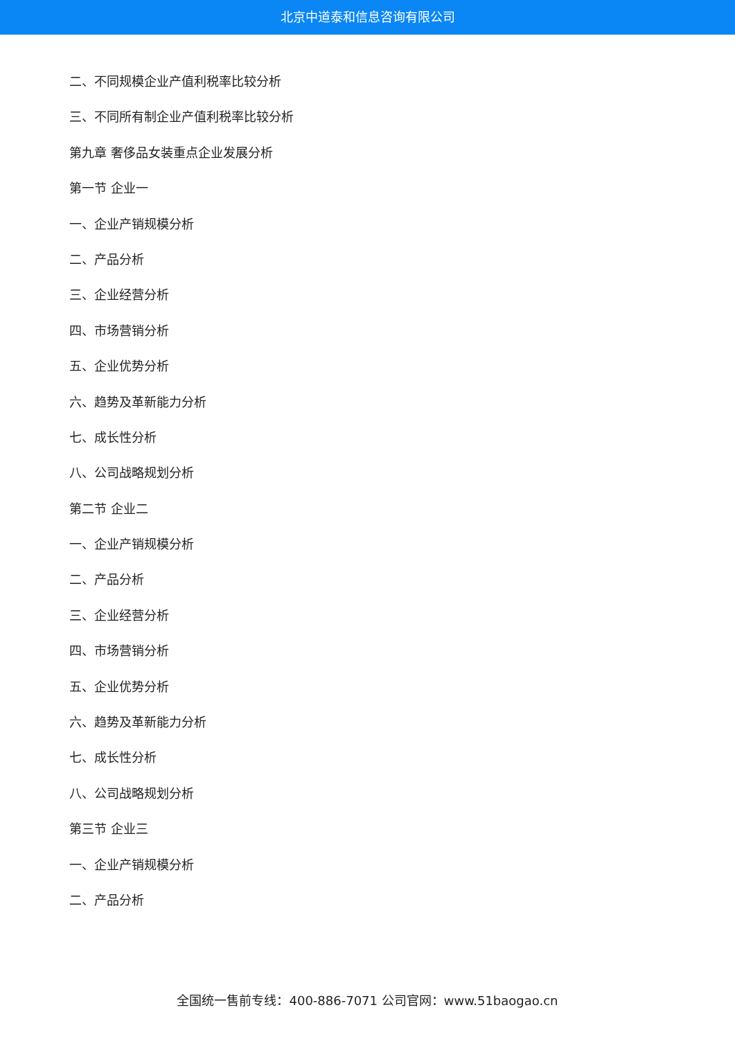北京中道泰和信息咨询有限公司
二、不同规模企业产值利税率比较分析
三、不同所有制企业产值利税率比较分析
第九章 奢侈品女装重点企业发展分析
第一节 企业一
一、企业产销规模分析
二、产品分析
三、企业经营分析
四、市场营销分析
五、企业优势分析
六、趋势及革新能力分析
七、成长性分析
八、公司战略规划分析
第二节 企业二
一、企业产销规模分析
二、产品分析
三、企业经营分析
四、市场营销分析
五、企业优势分析
六、趋势及革新能力分析
七、成长性分析
八、公司战略规划分析
第三节 企业三
一、企业产销规模分析
二、产品分析
全国统一售前专线：400-886-7071 公司官网：www.51baogao.cn